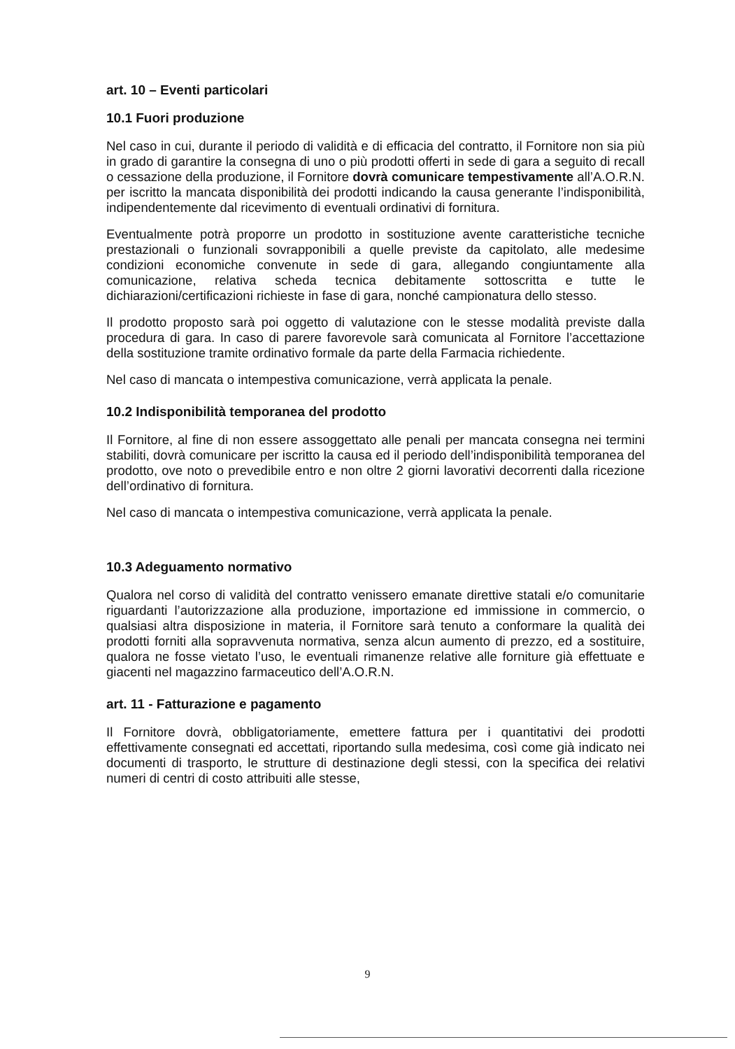art. 10 – Eventi particolari
10.1 Fuori produzione
Nel caso in cui, durante il periodo di validità e di efficacia del contratto, il Fornitore non sia più in grado di garantire la consegna di uno o più prodotti offerti in sede di gara a seguito di recall o cessazione della produzione, il Fornitore dovrà comunicare tempestivamente all’A.O.R.N. per iscritto la mancata disponibilità dei prodotti indicando la causa generante l’indisponibilità, indipendentemente dal ricevimento di eventuali ordinativi di fornitura.
Eventualmente potrà proporre un prodotto in sostituzione avente caratteristiche tecniche prestazionali o funzionali sovrapponibili a quelle previste da capitolato, alle medesime condizioni economiche convenute in sede di gara, allegando congiuntamente alla comunicazione, relativa scheda tecnica debitamente sottoscritta e tutte le dichiarazioni/certificazioni richieste in fase di gara, nonché campionatura dello stesso.
Il prodotto proposto sarà poi oggetto di valutazione con le stesse modalità previste dalla procedura di gara. In caso di parere favorevole sarà comunicata al Fornitore l’accettazione della sostituzione tramite ordinativo formale da parte della Farmacia richiedente.
Nel caso di mancata o intempestiva comunicazione, verrà applicata la penale.
10.2 Indisponibilità temporanea del prodotto
Il Fornitore, al fine di non essere assoggettato alle penali per mancata consegna nei termini stabiliti, dovrà comunicare per iscritto la causa ed il periodo dell’indisponibilità temporanea del prodotto, ove noto o prevedibile entro e non oltre 2 giorni lavorativi decorrenti dalla ricezione dell’ordinativo di fornitura.
Nel caso di mancata o intempestiva comunicazione, verrà applicata la penale.
10.3 Adeguamento normativo
Qualora nel corso di validità del contratto venissero emanate direttive statali e/o comunitarie riguardanti l’autorizzazione alla produzione, importazione ed immissione in commercio, o qualsiasi altra disposizione in materia, il Fornitore sarà tenuto a conformare la qualità dei prodotti forniti alla sopravvenuta normativa, senza alcun aumento di prezzo, ed a sostituire, qualora ne fosse vietato l’uso, le eventuali rimanenze relative alle forniture già effettuate e giacenti nel magazzino farmaceutico dell’A.O.R.N.
art. 11 - Fatturazione e pagamento
Il Fornitore dovrà, obbligatoriamente, emettere fattura per i quantitativi dei prodotti effettivamente consegnati ed accettati, riportando sulla medesima, così come già indicato nei documenti di trasporto, le strutture di destinazione degli stessi, con la specifica dei relativi numeri di centri di costo attribuiti alle stesse,
9